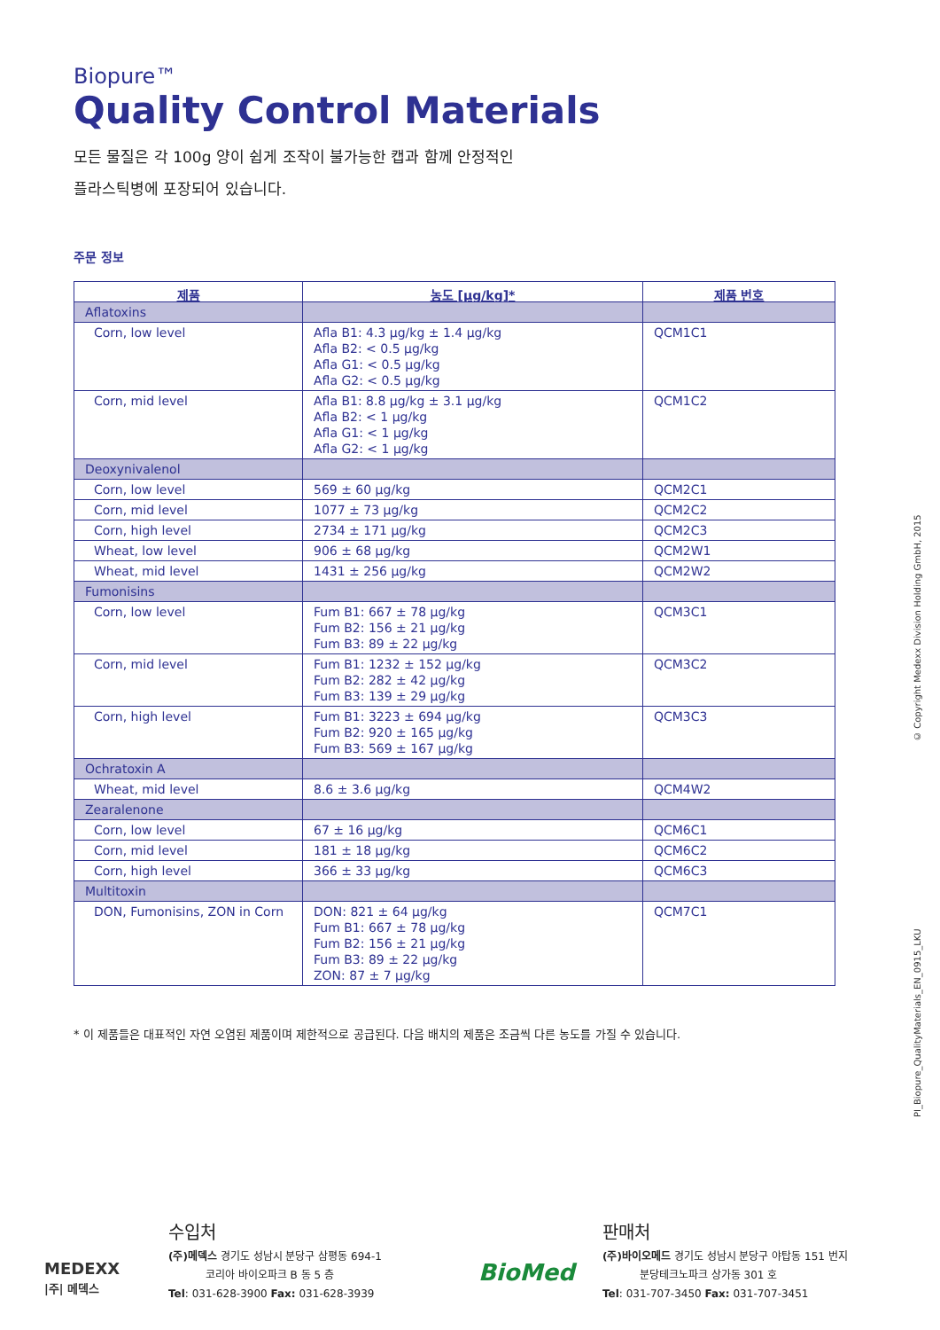Biopure™
Quality Control Materials
모든 물질은 각 100g 양이 쉽게 조작이 불가능한 캡과 함께 안정적인
플라스틱병에 포장되어 있습니다.
주문 정보
| 제품 | 농도 [µg/kg]* | 제품 번호 |
| --- | --- | --- |
| Aflatoxins | | |
| Corn, low level | Afla B1: 4.3 µg/kg ± 1.4 µg/kg Afla B2: < 0.5 µg/kg Afla G1: < 0.5 µg/kg Afla G2: < 0.5 µg/kg | QCM1C1 |
| Corn, mid level | Afla B1: 8.8 µg/kg ± 3.1 µg/kg Afla B2: < 1 µg/kg Afla G1: < 1 µg/kg Afla G2: < 1 µg/kg | QCM1C2 |
| Deoxynivalenol | | |
| Corn, low level | 569 ± 60 µg/kg | QCM2C1 |
| Corn, mid level | 1077 ± 73 µg/kg | QCM2C2 |
| Corn, high level | 2734 ± 171 µg/kg | QCM2C3 |
| Wheat, low level | 906 ± 68 µg/kg | QCM2W1 |
| Wheat, mid level | 1431 ± 256 µg/kg | QCM2W2 |
| Fumonisins | | |
| Corn, low level | Fum B1: 667 ± 78 µg/kg Fum B2: 156 ± 21 µg/kg Fum B3: 89 ± 22 µg/kg | QCM3C1 |
| Corn, mid level | Fum B1: 1232 ± 152 µg/kg Fum B2: 282 ± 42 µg/kg Fum B3: 139 ± 29 µg/kg | QCM3C2 |
| Corn, high level | Fum B1: 3223 ± 694 µg/kg Fum B2: 920 ± 165 µg/kg Fum B3: 569 ± 167 µg/kg | QCM3C3 |
| Ochratoxin A | | |
| Wheat, mid level | 8.6 ± 3.6 µg/kg | QCM4W2 |
| Zearalenone | | |
| Corn, low level | 67 ± 16 µg/kg | QCM6C1 |
| Corn, mid level | 181 ± 18 µg/kg | QCM6C2 |
| Corn, high level | 366 ± 33 µg/kg | QCM6C3 |
| Multitoxin | | |
| DON, Fumonisins, ZON in Corn | DON: 821 ± 64 µg/kg Fum B1: 667 ± 78 µg/kg Fum B2: 156 ± 21 µg/kg Fum B3: 89 ± 22 µg/kg ZON: 87 ± 7 µg/kg | QCM7C1 |
* 이 제품들은 대표적인 자연 오염된 제품이며 제한적으로 공급된다. 다음 배치의 제품은 조금씩 다른 농도를 가질 수 있습니다.
PI_Biopure_QualityMaterials_EN_0915_LKU © Copyright Medexx Division Holding GmbH, 2015
MEDEXX
|주| 메덱스
수입처
(주)메덱스 경기도 성남시 분당구 삼평동 694-1
코리아 바이오파크 B 동 5 층
Tel: 031-628-3900 Fax: 031-628-3939
BioMed
판매처
(주)바이오메드 경기도 성남시 분당구 야탑동 151 번지
분당테크노파크 상가동 301 호
Tel: 031-707-3450 Fax: 031-707-3451